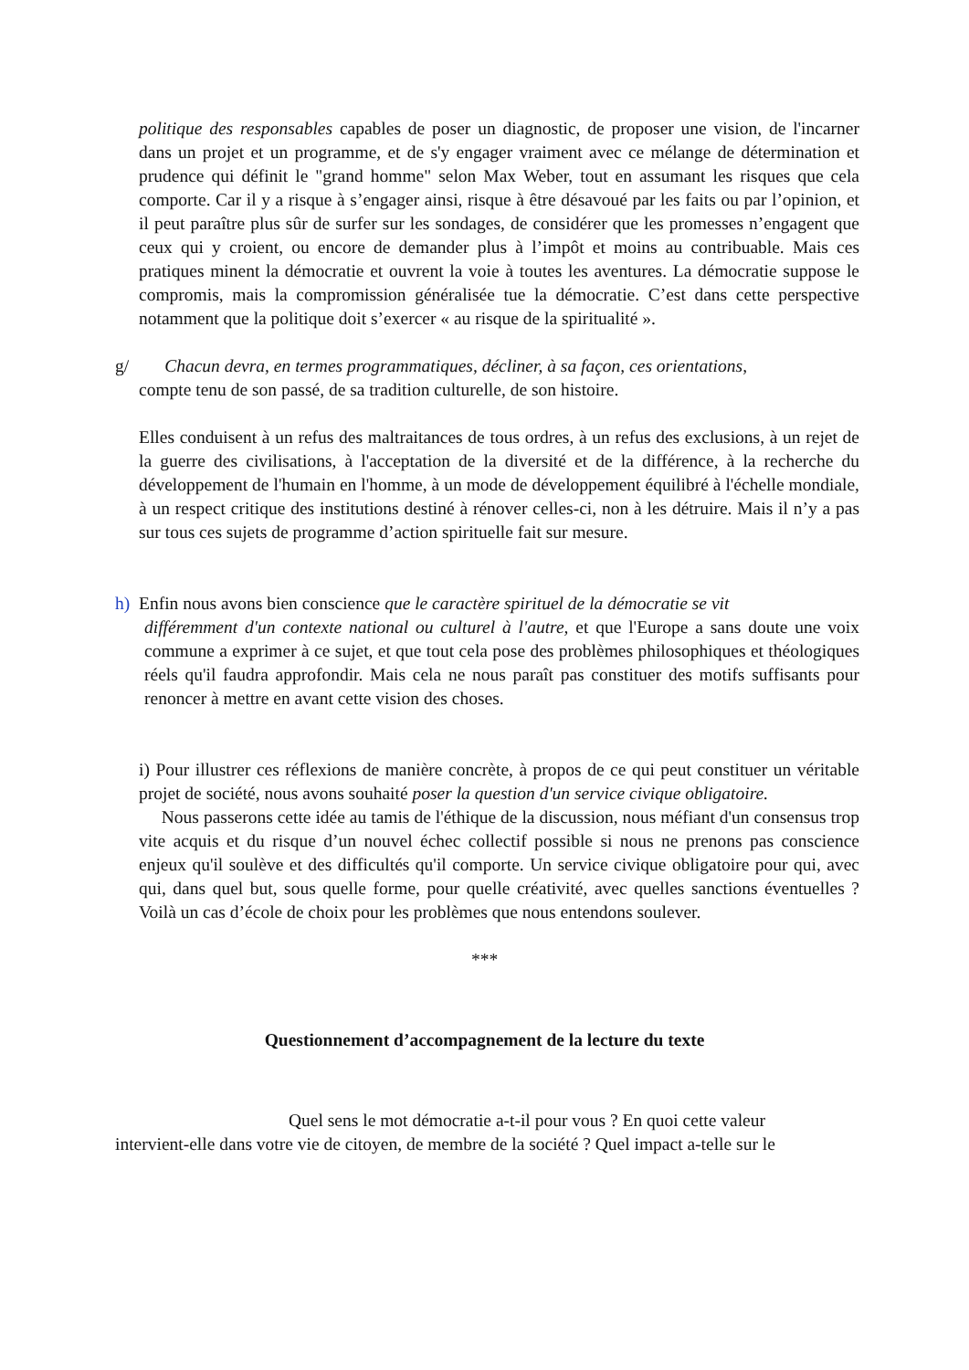politique des responsables capables de poser un diagnostic, de proposer une vision, de l'incarner dans un projet et un programme, et de s'y engager vraiment avec ce mélange de détermination et prudence qui définit le "grand homme" selon Max Weber, tout en assumant les risques que cela comporte. Car il y a risque à s’engager ainsi, risque à être désavoué par les faits ou par l’opinion, et il peut paraître plus sûr de surfer sur les sondages, de considérer que les promesses n’engagent que ceux qui y croient, ou encore de demander plus à l’impôt et moins au contribuable. Mais ces pratiques minent la démocratie et ouvrent la voie à toutes les aventures. La démocratie suppose le compromis, mais la compromission généralisée tue la démocratie. C’est dans cette perspective notamment que la politique doit s’exercer « au risque de la spiritualité ».
g/ Chacun devra, en termes programmatiques, décliner, à sa façon, ces orientations,
compte tenu de son passé, de sa tradition culturelle, de son histoire.
Elles conduisent à un refus des maltraitances de tous ordres, à un refus des exclusions, à un rejet de la guerre des civilisations, à l'acceptation de la diversité et de la différence, à la recherche du développement de l'humain en l'homme, à un mode de développement équilibré à l'échelle mondiale, à un respect critique des institutions destiné à rénover celles-ci, non à les détruire. Mais il n’y a pas sur tous ces sujets de programme d’action spirituelle fait sur mesure.
h) Enfin nous avons bien conscience que le caractère spirituel de la démocratie se vit
différemment d'un contexte national ou culturel à l'autre, et que l'Europe a sans doute une voix commune a exprimer à ce sujet, et que tout cela pose des problèmes philosophiques et théologiques réels qu'il faudra approfondir. Mais cela ne nous paraît pas constituer des motifs suffisants pour renoncer à mettre en avant cette vision des choses.
i) Pour illustrer ces réflexions de manière concrète, à propos de ce qui peut constituer un véritable projet de société, nous avons souhaité poser la question d'un service civique obligatoire.
Nous passerons cette idée au tamis de l'éthique de la discussion, nous méfiant d'un consensus trop vite acquis et du risque d’un nouvel échec collectif possible si nous ne prenons pas conscience enjeux qu'il soulève et des difficultés qu'il comporte. Un service civique obligatoire pour qui, avec qui, dans quel but, sous quelle forme, pour quelle créativité, avec quelles sanctions éventuelles ? Voilà un cas d’école de choix pour les problèmes que nous entendons soulever.
***
Questionnement d’accompagnement de la lecture du texte
Quel sens le mot démocratie a-t-il pour vous ? En quoi cette valeur
intervient-elle dans votre vie de citoyen, de membre de la société ? Quel impact a-telle sur le